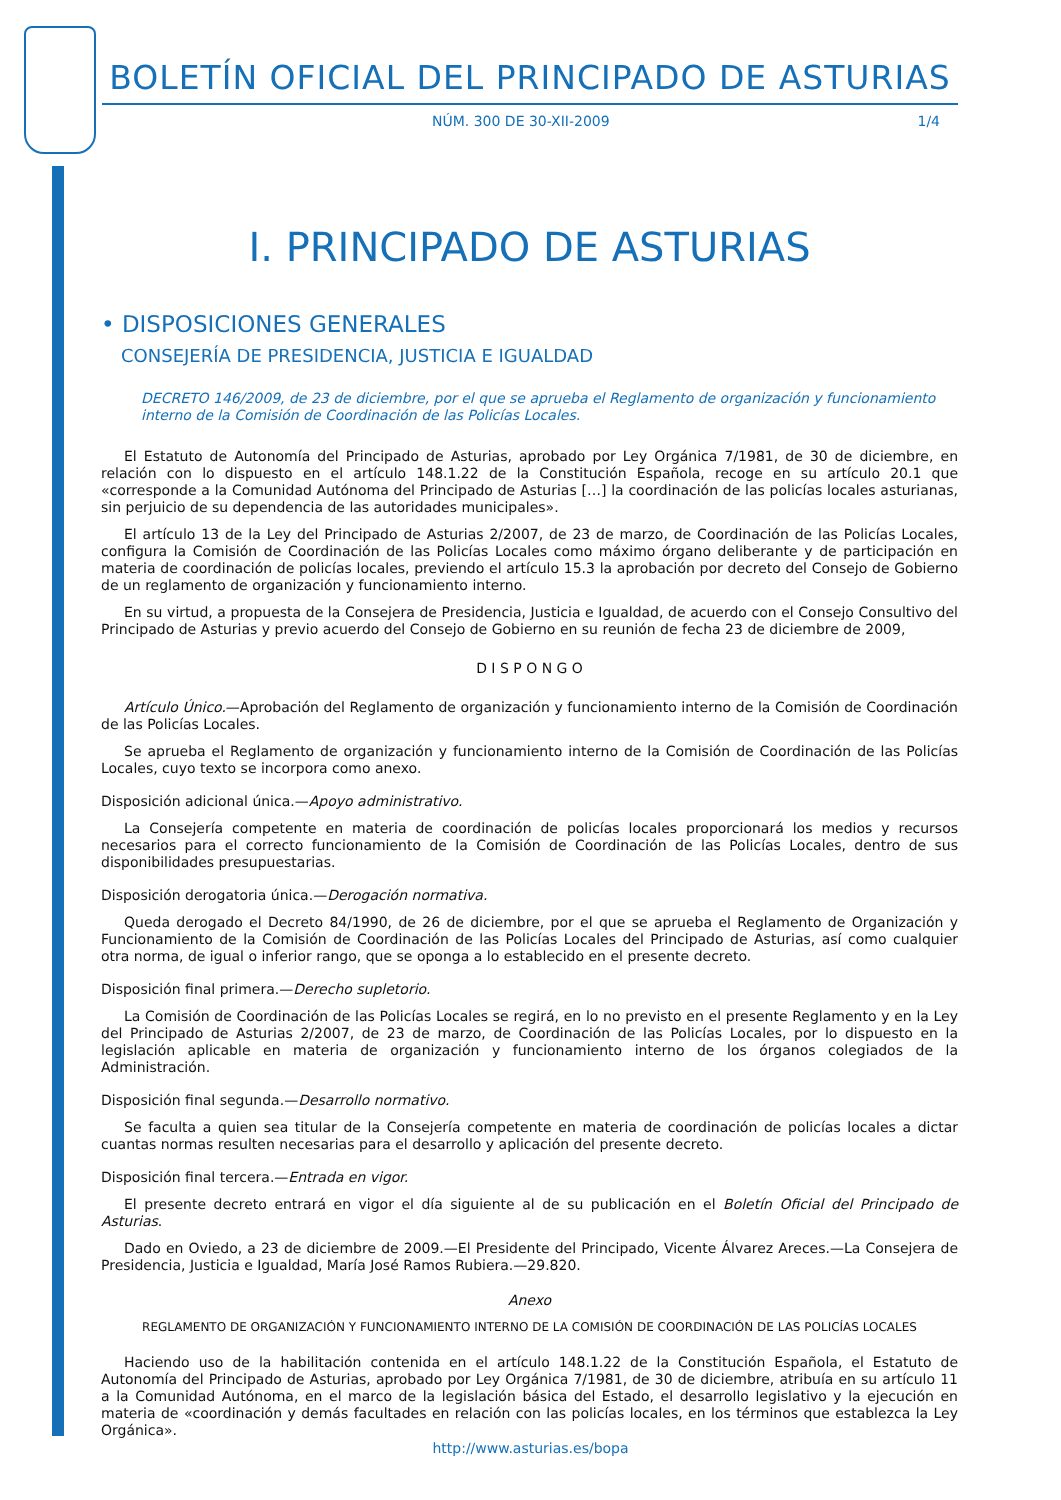BOLETÍN OFICIAL DEL PRINCIPADO DE ASTURIAS
NÚM. 300 DE 30-XII-2009 1/4
I. PRINCIPADO DE ASTURIAS
• DISPOSICIONES GENERALES
CONSEJERÍA DE PRESIDENCIA, JUSTICIA E IGUALDAD
DECRETO 146/2009, de 23 de diciembre, por el que se aprueba el Reglamento de organización y funcionamiento interno de la Comisión de Coordinación de las Policías Locales.
El Estatuto de Autonomía del Principado de Asturias, aprobado por Ley Orgánica 7/1981, de 30 de diciembre, en relación con lo dispuesto en el artículo 148.1.22 de la Constitución Española, recoge en su artículo 20.1 que «corresponde a la Comunidad Autónoma del Principado de Asturias […] la coordinación de las policías locales asturianas, sin perjuicio de su dependencia de las autoridades municipales».
El artículo 13 de la Ley del Principado de Asturias 2/2007, de 23 de marzo, de Coordinación de las Policías Locales, configura la Comisión de Coordinación de las Policías Locales como máximo órgano deliberante y de participación en materia de coordinación de policías locales, previendo el artículo 15.3 la aprobación por decreto del Consejo de Gobierno de un reglamento de organización y funcionamiento interno.
En su virtud, a propuesta de la Consejera de Presidencia, Justicia e Igualdad, de acuerdo con el Consejo Consultivo del Principado de Asturias y previo acuerdo del Consejo de Gobierno en su reunión de fecha 23 de diciembre de 2009,
D I S P O N G O
Artículo Único.—Aprobación del Reglamento de organización y funcionamiento interno de la Comisión de Coordinación de las Policías Locales.
Se aprueba el Reglamento de organización y funcionamiento interno de la Comisión de Coordinación de las Policías Locales, cuyo texto se incorpora como anexo.
Disposición adicional única.—Apoyo administrativo.
La Consejería competente en materia de coordinación de policías locales proporcionará los medios y recursos necesarios para el correcto funcionamiento de la Comisión de Coordinación de las Policías Locales, dentro de sus disponibilidades presupuestarias.
Disposición derogatoria única.—Derogación normativa.
Queda derogado el Decreto 84/1990, de 26 de diciembre, por el que se aprueba el Reglamento de Organización y Funcionamiento de la Comisión de Coordinación de las Policías Locales del Principado de Asturias, así como cualquier otra norma, de igual o inferior rango, que se oponga a lo establecido en el presente decreto.
Disposición final primera.—Derecho supletorio.
La Comisión de Coordinación de las Policías Locales se regirá, en lo no previsto en el presente Reglamento y en la Ley del Principado de Asturias 2/2007, de 23 de marzo, de Coordinación de las Policías Locales, por lo dispuesto en la legislación aplicable en materia de organización y funcionamiento interno de los órganos colegiados de la Administración.
Disposición final segunda.—Desarrollo normativo.
Se faculta a quien sea titular de la Consejería competente en materia de coordinación de policías locales a dictar cuantas normas resulten necesarias para el desarrollo y aplicación del presente decreto.
Disposición final tercera.—Entrada en vigor.
El presente decreto entrará en vigor el día siguiente al de su publicación en el Boletín Oficial del Principado de Asturias.
Dado en Oviedo, a 23 de diciembre de 2009.—El Presidente del Principado, Vicente Álvarez Areces.—La Consejera de Presidencia, Justicia e Igualdad, María José Ramos Rubiera.—29.820.
Anexo
REGLAMENTO DE ORGANIZACIÓN Y FUNCIONAMIENTO INTERNO DE LA COMISIÓN DE COORDINACIÓN DE LAS POLICÍAS LOCALES
Haciendo uso de la habilitación contenida en el artículo 148.1.22 de la Constitución Española, el Estatuto de Autonomía del Principado de Asturias, aprobado por Ley Orgánica 7/1981, de 30 de diciembre, atribuía en su artículo 11 a la Comunidad Autónoma, en el marco de la legislación básica del Estado, el desarrollo legislativo y la ejecución en materia de «coordinación y demás facultades en relación con las policías locales, en los términos que establezca la Ley Orgánica».
http://www.asturias.es/bopa